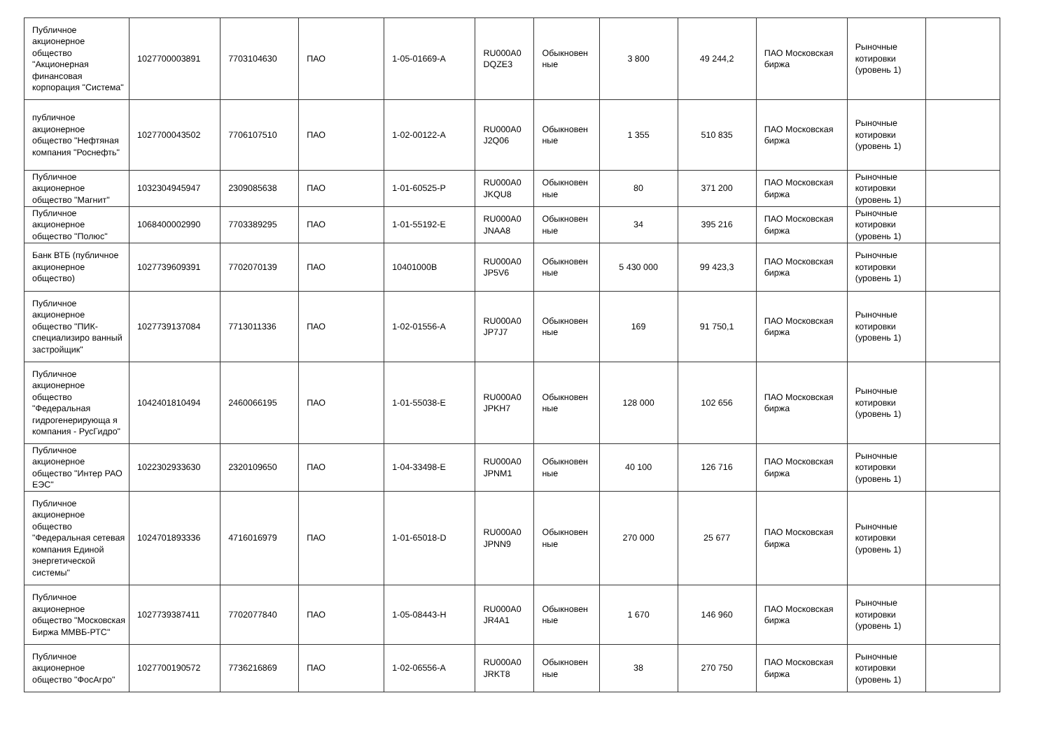| Публичное акционерное общество "Акционерная финансовая корпорация "Система" | 1027700003891 | 7703104630 | ПАО | 1-05-01669-A | RU000A0 DQZE3 | Обыкновен ные | 3 800 | 49 244,2 | ПАО Московская биржа | Рыночные котировки (уровень 1) | |
| публичное акционерное общество "Нефтяная компания "Роснефть" | 1027700043502 | 7706107510 | ПАО | 1-02-00122-A | RU000A0 J2Q06 | Обыкновен ные | 1 355 | 510 835 | ПАО Московская биржа | Рыночные котировки (уровень 1) | |
| Публичное акционерное общество "Магнит" | 1032304945947 | 2309085638 | ПАО | 1-01-60525-P | RU000A0 JKQU8 | Обыкновен ные | 80 | 371 200 | ПАО Московская биржа | Рыночные котировки (уровень 1) | |
| Публичное акционерное общество "Полюс" | 1068400002990 | 7703389295 | ПАО | 1-01-55192-E | RU000A0 JNAA8 | Обыкновен ные | 34 | 395 216 | ПАО Московская биржа | Рыночные котировки (уровень 1) | |
| Банк ВТБ (публичное акционерное общество) | 1027739609391 | 7702070139 | ПАО | 10401000B | RU000A0 JP5V6 | Обыкновен ные | 5 430 000 | 99 423,3 | ПАО Московская биржа | Рыночные котировки (уровень 1) | |
| Публичное акционерное общество "ПИК-специализиро ванный застройщик" | 1027739137084 | 7713011336 | ПАО | 1-02-01556-A | RU000A0 JP7J7 | Обыкновен ные | 169 | 91 750,1 | ПАО Московская биржа | Рыночные котировки (уровень 1) | |
| Публичное акционерное общество "Федеральная гидрогенерирующа я компания - РусГидро" | 1042401810494 | 2460066195 | ПАО | 1-01-55038-E | RU000A0 JPKH7 | Обыкновен ные | 128 000 | 102 656 | ПАО Московская биржа | Рыночные котировки (уровень 1) | |
| Публичное акционерное общество "Интер РАО ЕЭС" | 1022302933630 | 2320109650 | ПАО | 1-04-33498-E | RU000A0 JPNM1 | Обыкновен ные | 40 100 | 126 716 | ПАО Московская биржа | Рыночные котировки (уровень 1) | |
| Публичное акционерное общество "Федеральная сетевая компания Единой энергетической системы" | 1024701893336 | 4716016979 | ПАО | 1-01-65018-D | RU000A0 JPNN9 | Обыкновен ные | 270 000 | 25 677 | ПАО Московская биржа | Рыночные котировки (уровень 1) | |
| Публичное акционерное общество "Московская Биржа ММВБ-РТС" | 1027739387411 | 7702077840 | ПАО | 1-05-08443-H | RU000A0 JR4A1 | Обыкновен ные | 1 670 | 146 960 | ПАО Московская биржа | Рыночные котировки (уровень 1) | |
| Публичное акционерное общество "ФосАгро" | 1027700190572 | 7736216869 | ПАО | 1-02-06556-A | RU000A0 JRKT8 | Обыкновен ные | 38 | 270 750 | ПАО Московская биржа | Рыночные котировки (уровень 1) | |